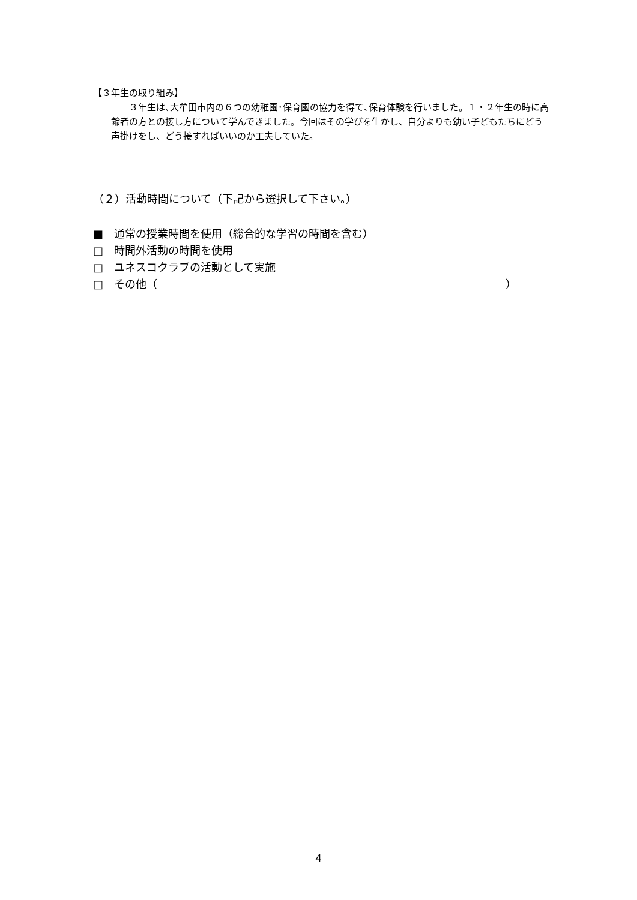【３年生の取り組み】
３年生は､大牟田市内の６つの幼稚園･保育園の協力を得て､保育体験を行いました。１・２年生の時に高齢者の方との接し方について学んできました。今回はその学びを生かし、自分よりも幼い子どもたちにどう声掛けをし、どう接すればいいのか工夫していた。
（２）活動時間について（下記から選択して下さい。）
■　通常の授業時間を使用（総合的な学習の時間を含む）
□　時間外活動の時間を使用
□　ユネスコクラブの活動として実施
□　その他（ ）
4